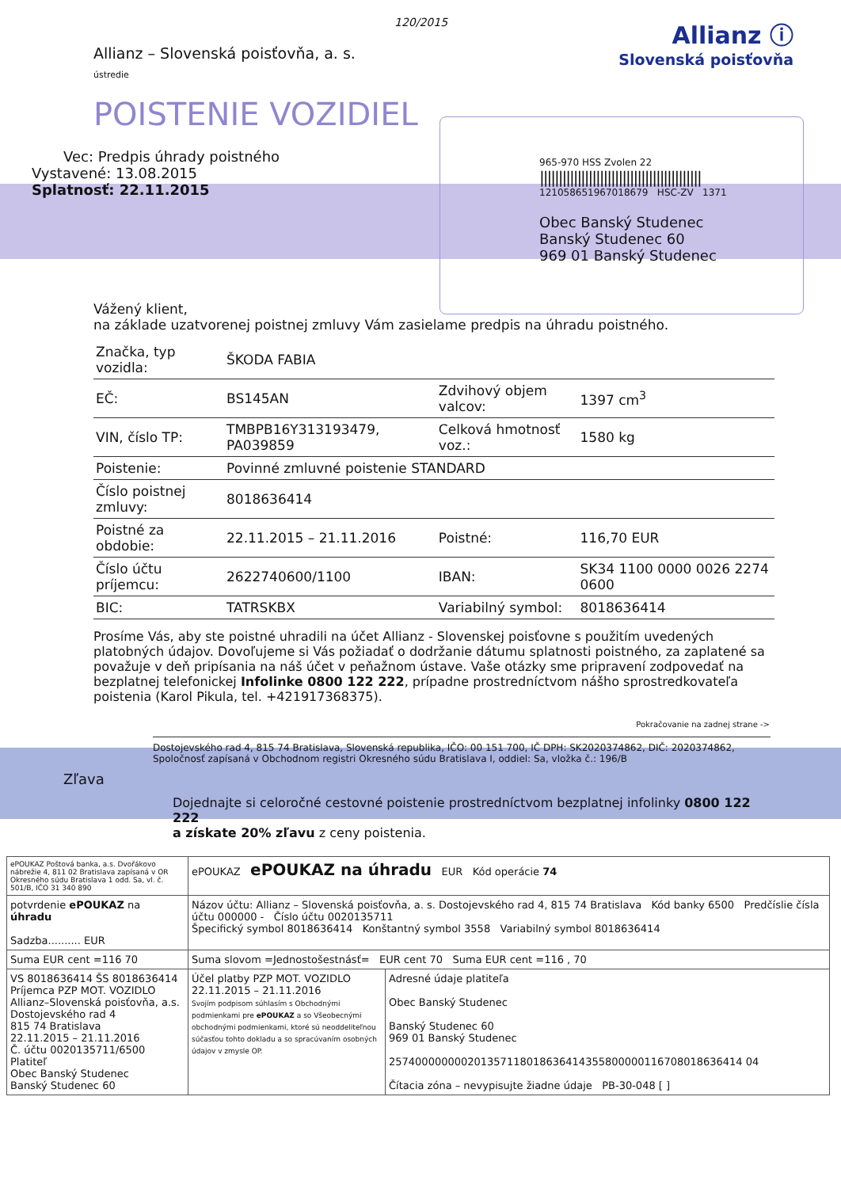120/2015
Allianz – Slovenská poisťovňa, a. s.
ústredie
Allianz ⓘ
Slovenská poisťovňa
POISTENIE VOZIDIEL
Vec: Predpis úhrady poistného
Vystavené: 13.08.2015
Splatnosť: 22.11.2015
965-970 HSS Zvolen 22
|||||||||||||||||||||||||||||||||||||||||||
121058651967018679 HSC-ZV 1371
Obec Banský Studenec
Banský Studenec 60
969 01 Banský Studenec
Vážený klient,
na základe uzatvorenej poistnej zmluvy Vám zasielame predpis na úhradu poistného.
| Značka, typ vozidla: | ŠKODA FABIA | | |
| EČ: | BS145AN | Zdvihový objem valcov: | 1397 cm<sup>3</sup> |
| VIN, číslo TP: | TMBPB16Y313193479, PA039859 | Celková hmotnosť voz.: | 1580 kg |
| Poistenie: | Povinné zmluvné poistenie STANDARD | | |
| Číslo poistnej zmluvy: | 8018636414 | | |
| Poistné za obdobie: | 22.11.2015 – 21.11.2016 | Poistné: | 116,70 EUR |
| Číslo účtu príjemcu: | 2622740600/1100 | IBAN: | SK34 1100 0000 0026 2274 0600 |
| BIC: | TATRSKBX | Variabilný symbol: | 8018636414 |
Prosíme Vás, aby ste poistné uhradili na účet Allianz - Slovenskej poisťovne s použitím uvedených platobných údajov. Dovoľujeme si Vás požiadať o dodržanie dátumu splatnosti poistného, za zaplatené sa považuje v deň pripísania na náš účet v peňažnom ústave. Vaše otázky sme pripravení zodpovedať na bezplatnej telefonickej Infolinke 0800 122 222, prípadne prostredníctvom nášho sprostredkovateľa poistenia (Karol Pikula, tel. +421917368375).
Pokračovanie na zadnej strane ->
Dostojevského rad 4, 815 74 Bratislava, Slovenská republika, IČO: 00 151 700, IČ DPH: SK2020374862, DIČ: 2020374862,
Spoločnosť zapísaná v Obchodnom registri Okresného súdu Bratislava I, oddiel: Sa, vložka č.: 196/B
Zľava
Dojednajte si celoročné cestovné poistenie prostredníctvom bezplatnej infolinky 0800 122 222
a získate 20% zľavu z ceny poistenia.
| ePOUKAZ Poštová banka, a.s. Dvořákovo nábrežie 4, 811 02 Bratislava zapísaná v OR Okresného súdu Bratislava 1 odd. Sa, vl. č. 501/B, IČO 31 340 890 | ePOUKAZ ePOUKAZ na úhradu EUR Kód operácie 74 | |
| potvrdenie ePOUKAZ na úhradu Sadzba.......... EUR | Názov účtu: Allianz – Slovenská poisťovňa, a. s. Dostojevského rad 4, 815 74 Bratislava Kód banky 6500 Predčíslie čísla účtu 000000 - Číslo účtu 0020135711 Špecifický symbol 8018636414 Konštantný symbol 3558 Variabilný symbol 8018636414 | |
| Suma EUR cent =116 70 | Suma slovom =Jednostošestnásť= EUR cent 70 Suma EUR cent =116 , 70 | |
| VS 8018636414 ŠS 8018636414 Príjemca PZP MOT. VOZIDLO Allianz–Slovenská poisťovňa, a.s. Dostojevského rad 4 815 74 Bratislava 22.11.2015 – 21.11.2016 Č. účtu 0020135711/6500 Platiteľ Obec Banský Studenec Banský Studenec 60 | Účel platby PZP MOT. VOZIDLO 22.11.2015 – 21.11.2016 Svojím podpisom súhlasím s Obchodnými podmienkami pre ePOUKAZ a so Všeobecnými obchodnými podmienkami, ktoré sú neoddeliteľnou súčasťou tohto dokladu a so spracúvaním osobných údajov v zmysle OP. | Adresné údaje platiteľa Obec Banský Studenec Banský Studenec 60 969 01 Banský Studenec 257400000000201357118018636414355800000116708018636414 04 Čítacia zóna – nevypisujte žiadne údaje PB-30-048 [ ] |